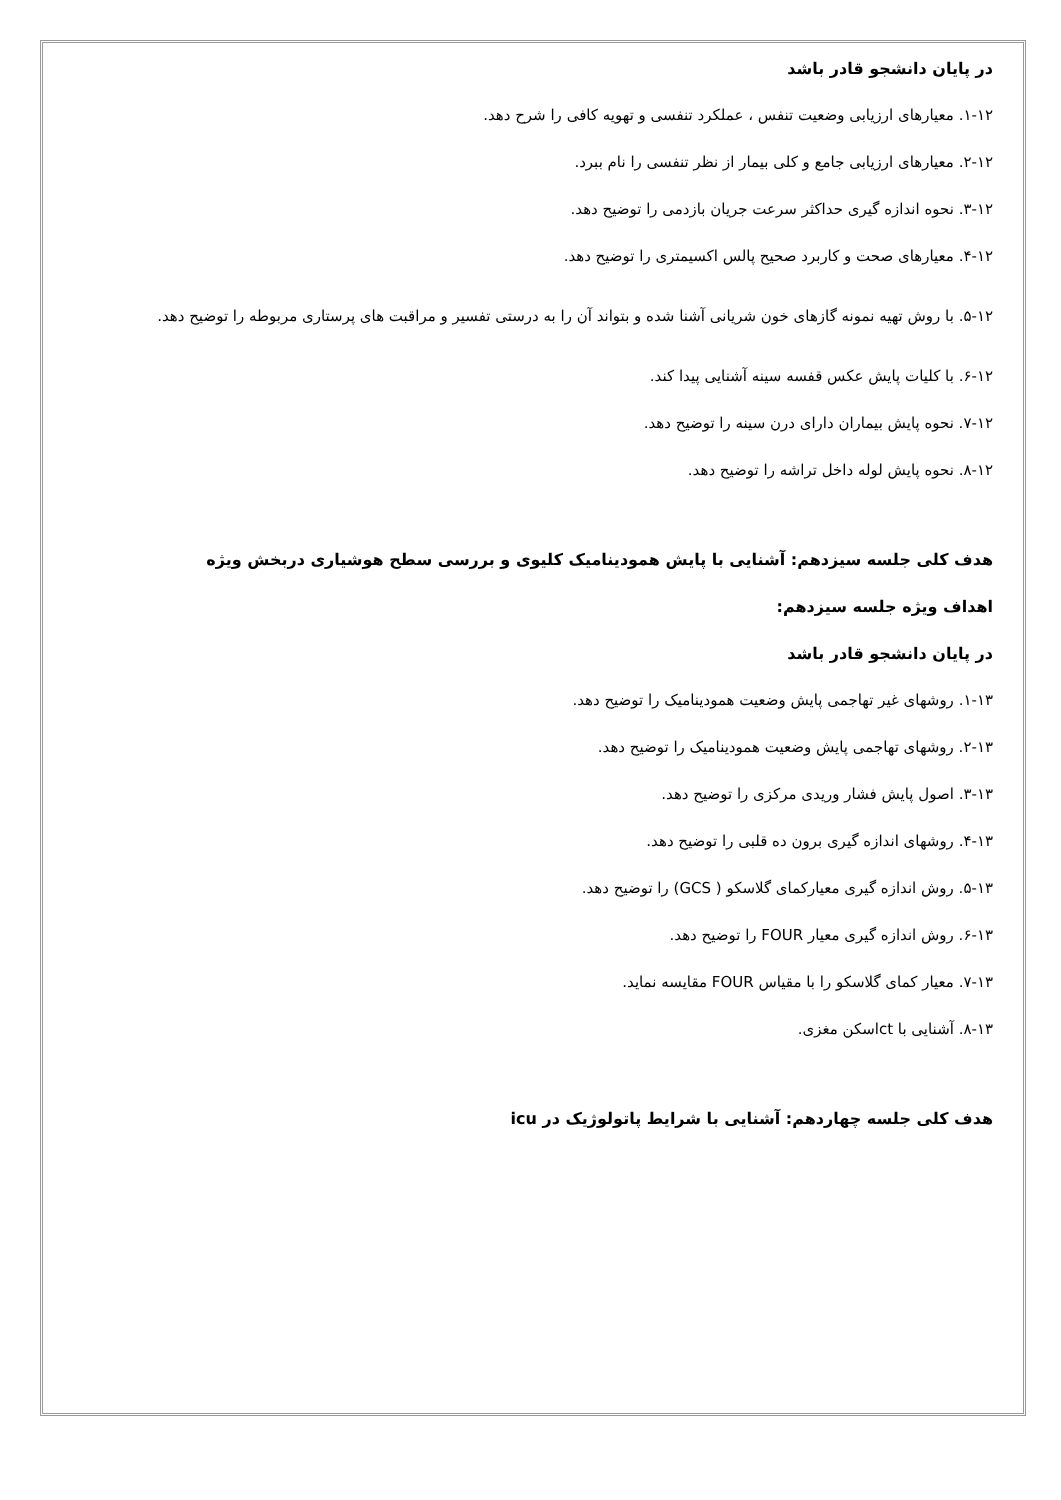در پایان دانشجو قادر باشد
۱-۱۲. معیارهای ارزیابی وضعیت تنفس ، عملکرد تنفسی و تهویه کافی را شرح دهد.
۲-۱۲. معیارهای ارزیابی جامع و کلی بیمار از نظر تنفسی را نام ببرد.
۳-۱۲. نحوه اندازه گیری حداکثر سرعت جریان بازدمی را توضیح دهد.
۴-۱۲. معیارهای صحت و کاربرد صحیح پالس اکسیمتری را توضیح دهد.
۵-۱۲. با روش تهیه نمونه گازهای خون شریانی آشنا شده و بتواند آن را به درستی تفسیر و مراقبت های پرستاری مربوطه را توضیح دهد.
۶-۱۲. با کلیات پایش عکس قفسه سینه آشنایی پیدا کند.
۷-۱۲. نحوه پایش بیماران دارای درن سینه را توضیح دهد.
۸-۱۲. نحوه پایش لوله داخل تراشه را توضیح دهد.
هدف کلی جلسه سیزدهم: آشنایی با پایش همودینامیک کلیوی و بررسی سطح هوشیاری دربخش ویژه
اهداف ویژه جلسه سیزدهم:
در پایان دانشجو قادر باشد
۱-۱۳. روشهای غیر تهاجمی پایش وضعیت همودینامیک را توضیح دهد.
۲-۱۳. روشهای تهاجمی پایش وضعیت همودینامیک را توضیح دهد.
۳-۱۳. اصول پایش فشار وریدی مرکزی را توضیح دهد.
۴-۱۳. روشهای اندازه گیری برون ده قلبی را توضیح دهد.
۵-۱۳. روش اندازه گیری معیارکمای گلاسکو ( GCS) را توضیح دهد.
۶-۱۳. روش اندازه گیری معیار FOUR را توضیح دهد.
۷-۱۳. معیار کمای گلاسکو را با مقیاس FOUR مقایسه نماید.
۸-۱۳. آشنایی با ctاسکن مغزی.
هدف کلی جلسه چهاردهم: آشنایی با شرایط پاتولوژیک در icu